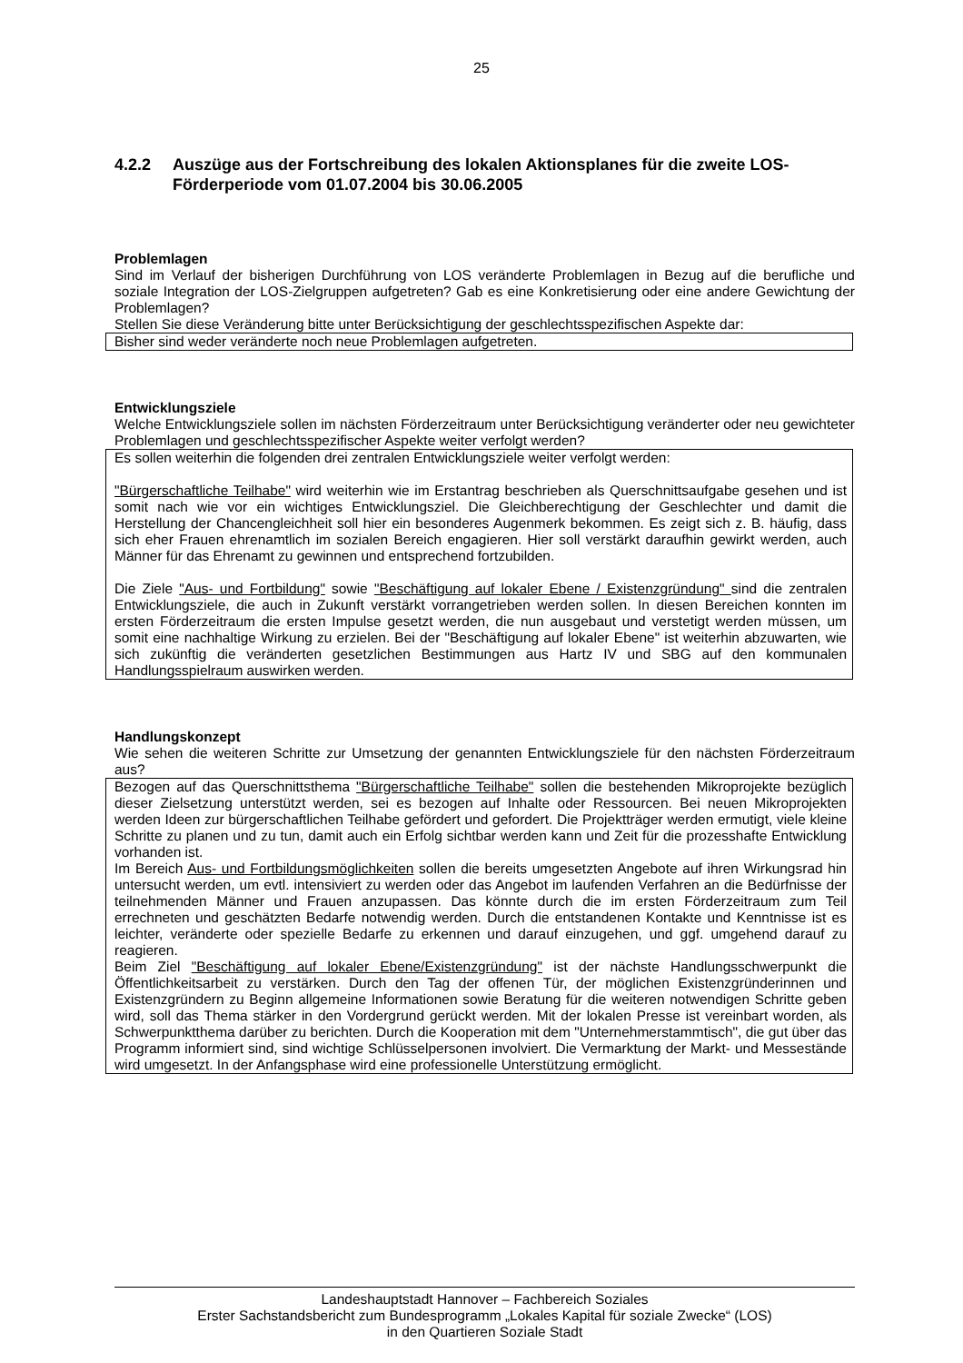25
4.2.2 Auszüge aus der Fortschreibung des lokalen Aktionsplanes für die zweite LOS-Förderperiode vom 01.07.2004 bis 30.06.2005
Problemlagen
Sind im Verlauf der bisherigen Durchführung von LOS veränderte Problemlagen in Bezug auf die be­rufliche und soziale Integration der LOS-Zielgruppen aufgetreten? Gab es eine Konkretisierung oder eine andere Gewichtung der Problemlagen?
Stellen Sie diese Veränderung bitte unter Berücksichtigung der geschlechtsspezifischen Aspekte dar:
Bisher sind weder veränderte noch neue Problemlagen aufgetreten.
Entwicklungsziele
Welche Entwicklungsziele sollen im nächsten Förderzeitraum unter Berücksichtigung veränderter oder neu gewichteter Problemlagen und geschlechtsspezifischer Aspekte weiter verfolgt werden?
Es sollen weiterhin die folgenden drei zentralen Entwicklungsziele weiter verfolgt werden:
"Bürgerschaftliche Teilhabe" wird weiterhin wie im Erstantrag beschrieben als Querschnittsaufgabe gesehen und ist somit nach wie vor ein wichtiges Entwicklungsziel. Die Gleichberechtigung der Ge­schlechter und damit die Herstellung der Chancengleichheit soll hier ein besonderes Augenmerk be­kommen. Es zeigt sich z. B. häufig, dass sich eher Frauen ehrenamtlich im sozialen Bereich engagie­ren. Hier soll verstärkt daraufhin gewirkt werden, auch Männer für das Ehrenamt zu gewinnen und entsprechend fortzubilden.
Die Ziele "Aus- und Fortbildung" sowie "Beschäftigung auf lokaler Ebene / Existenzgründung" sind die zentralen Entwicklungsziele, die auch in Zukunft verstärkt vorrangetrieben werden sollen. In diesen Bereichen konnten im ersten Förderzeitraum die ersten Impulse gesetzt werden, die nun ausgebaut und verstetigt werden müssen, um somit eine nachhaltige Wirkung zu erzielen. Bei der "Beschäftigung auf lokaler Ebene" ist weiterhin abzuwarten, wie sich zukünftig die veränderten gesetzlichen Bestim­mungen aus Hartz IV und SBG auf den kommunalen Handlungsspielraum auswirken werden.
Handlungskonzept
Wie sehen die weiteren Schritte zur Umsetzung der genannten Entwicklungsziele für den nächsten Förderzeitraum aus?
Bezogen auf das Querschnittsthema "Bürgerschaftliche Teilhabe" sollen die bestehenden Mikroprojek­te bezüglich dieser Zielsetzung unterstützt werden, sei es bezogen auf Inhalte oder Ressourcen. Bei neuen Mikroprojekten werden Ideen zur bürgerschaftlichen Teilhabe gefördert und gefordert. Die Pro­jektträger werden ermutigt, viele kleine Schritte zu planen und zu tun, damit auch ein Erfolg sichtbar werden kann und Zeit für die prozesshafte Entwicklung vorhanden ist.
Im Bereich Aus- und Fortbildungsmöglichkeiten sollen die bereits umgesetzten Angebote auf ihren Wirkungsrad hin untersucht werden, um evtl. intensiviert zu werden oder das Angebot im laufenden Verfahren an die Bedürfnisse der teilnehmenden Männer und Frauen anzupassen. Das könnte durch die im ersten Förderzeitraum zum Teil errechneten und geschätzten Bedarfe notwendig werden. Durch die entstandenen Kontakte und Kenntnisse ist es leichter, veränderte oder spezielle Bedarfe zu erkennen und darauf einzugehen, und ggf. umgehend darauf zu reagieren.
Beim Ziel "Beschäftigung auf lokaler Ebene/Existenzgründung" ist der nächste Handlungsschwerpunkt die Öffentlichkeitsarbeit zu verstärken. Durch den Tag der offenen Tür, der möglichen Existenzgründe­rinnen und Existenzgründern zu Beginn allgemeine Informationen sowie Beratung für die weiteren notwendigen Schritte geben wird, soll das Thema stärker in den Vordergrund gerückt werden. Mit der lokalen Presse ist vereinbart worden, als Schwerpunktthema darüber zu berichten. Durch die Koope­ration mit dem "Unternehmerstammtisch", die gut über das Programm informiert sind, sind wichtige Schlüsselpersonen involviert. Die Vermarktung der Markt- und Messestände wird umgesetzt. In der Anfangsphase wird eine professionelle Unterstützung ermöglicht.
Landeshauptstadt Hannover – Fachbereich Soziales
Erster Sachstandsbericht zum Bundesprogramm „Lokales Kapital für soziale Zwecke“ (LOS)
in den Quartieren Soziale Stadt